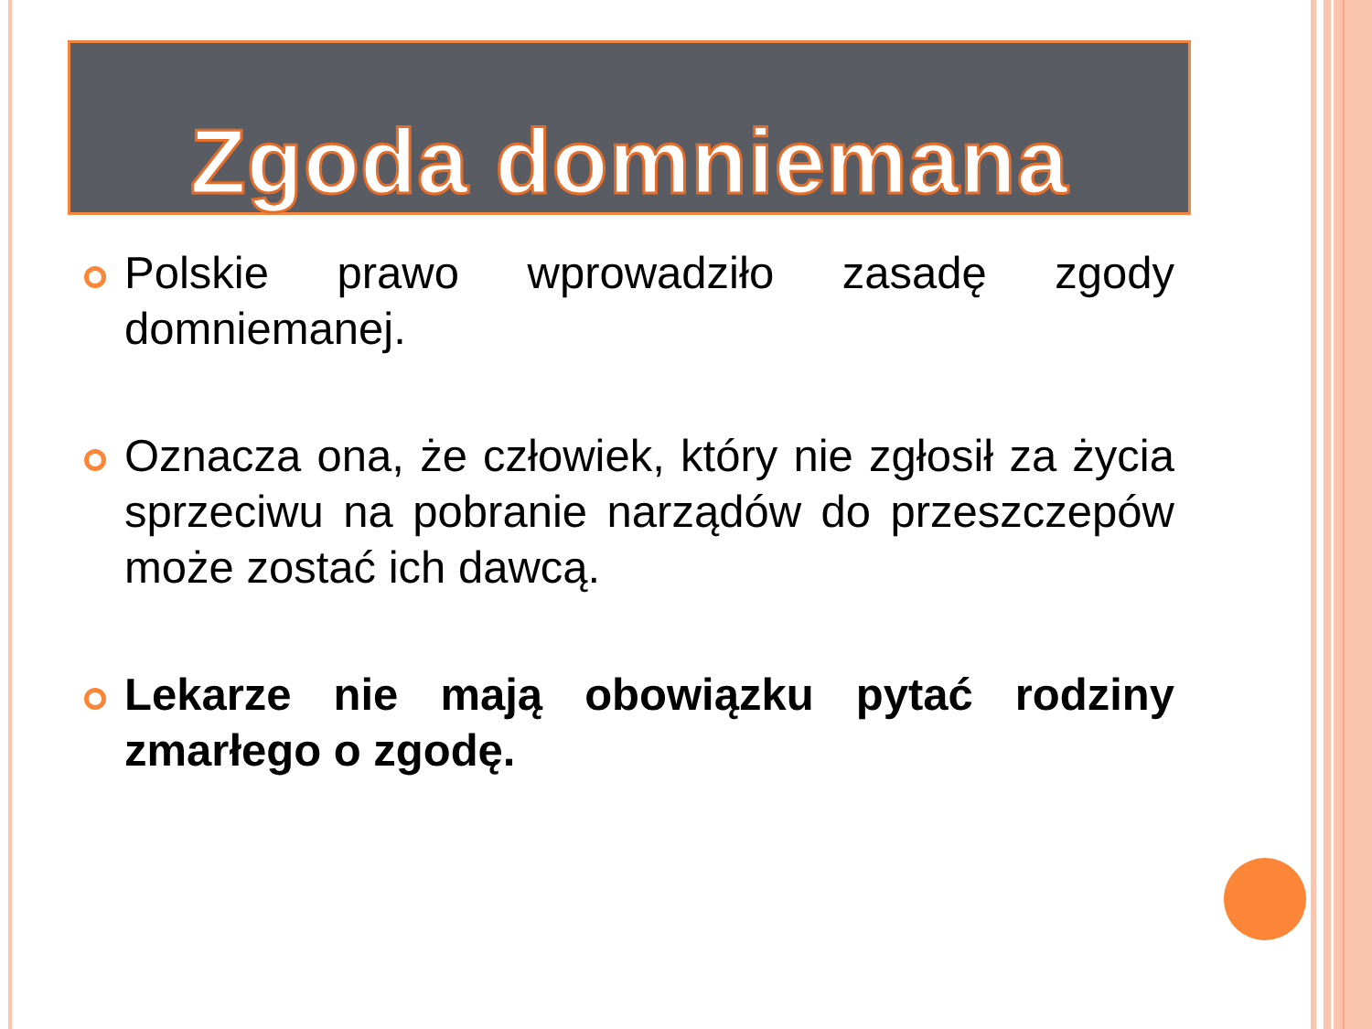Zgoda domniemana
Polskie prawo wprowadziło zasadę zgody domniemanej.
Oznacza ona, że człowiek, który nie zgłosił za życia sprzeciwu na pobranie narządów do przeszczepów może zostać ich dawcą.
Lekarze nie mają obowiązku pytać rodziny zmarłego o zgodę.